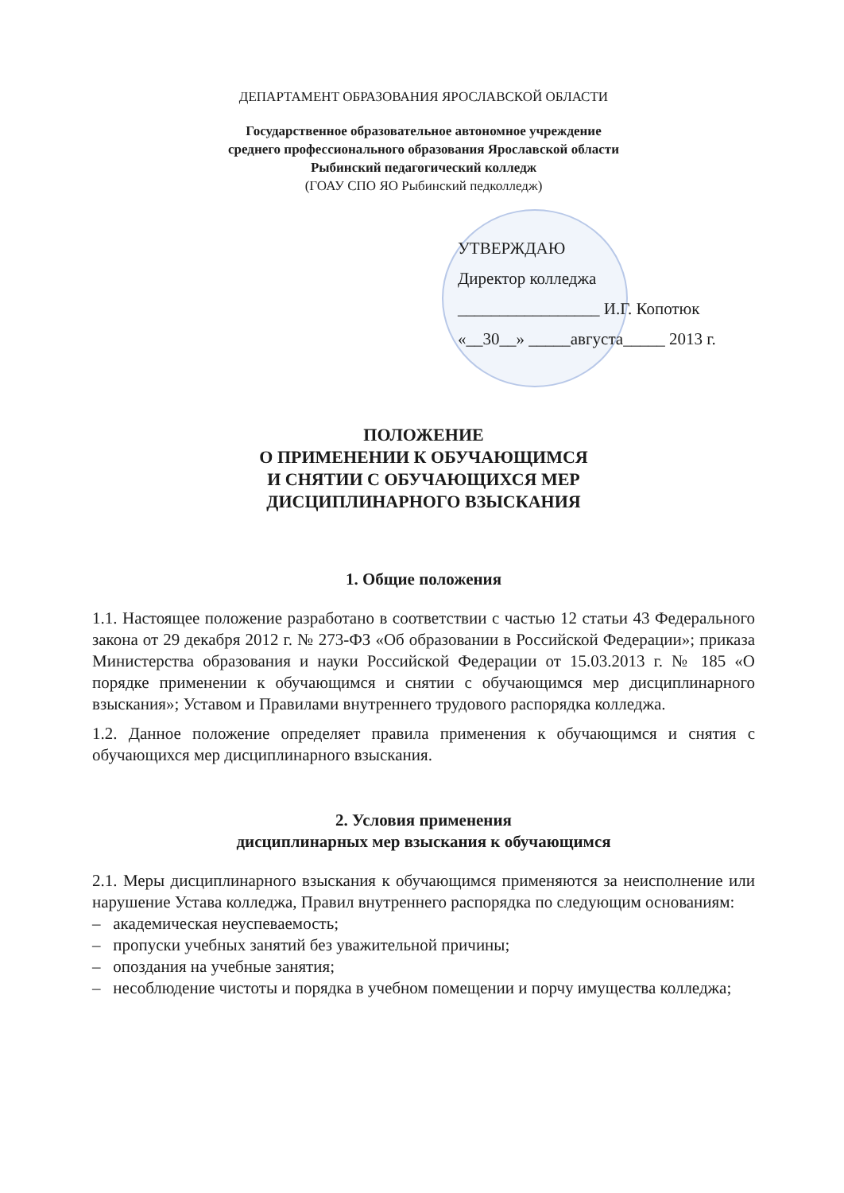ДЕПАРТАМЕНТ ОБРАЗОВАНИЯ ЯРОСЛАВСКОЙ ОБЛАСТИ
Государственное образовательное автономное учреждение
среднего профессионального образования Ярославской области
Рыбинский педагогический колледж
(ГОАУ СПО ЯО Рыбинский педколледж)
УТВЕРЖДАЮ
Директор колледжа
_________________ И.Г. Копотюк
«__30__» _____августа_____ 2013 г.
ПОЛОЖЕНИЕ
О ПРИМЕНЕНИИ К ОБУЧАЮЩИМСЯ
И СНЯТИИ С ОБУЧАЮЩИХСЯ МЕР
ДИСЦИПЛИНАРНОГО ВЗЫСКАНИЯ
1. Общие положения
1.1. Настоящее положение разработано в соответствии с частью 12 статьи 43 Федерального закона от 29 декабря 2012 г. № 273-ФЗ «Об образовании в Российской Федерации»; приказа Министерства образования и науки Российской Федерации от 15.03.2013 г. № 185 «О порядке применении к обучающимся и снятии с обучающимся мер дисциплинарного взыскания»; Уставом и Правилами внутреннего трудового распорядка колледжа.
1.2. Данное положение определяет правила применения к обучающимся и снятия с обучающихся мер дисциплинарного взыскания.
2. Условия применения
дисциплинарных мер взыскания к обучающимся
2.1. Меры дисциплинарного взыскания к обучающимся применяются за неисполнение или нарушение Устава колледжа, Правил внутреннего распорядка по следующим основаниям:
– академическая неуспеваемость;
– пропуски учебных занятий без уважительной причины;
– опоздания на учебные занятия;
– несоблюдение чистоты и порядка в учебном помещении и порчу имущества колледжа;